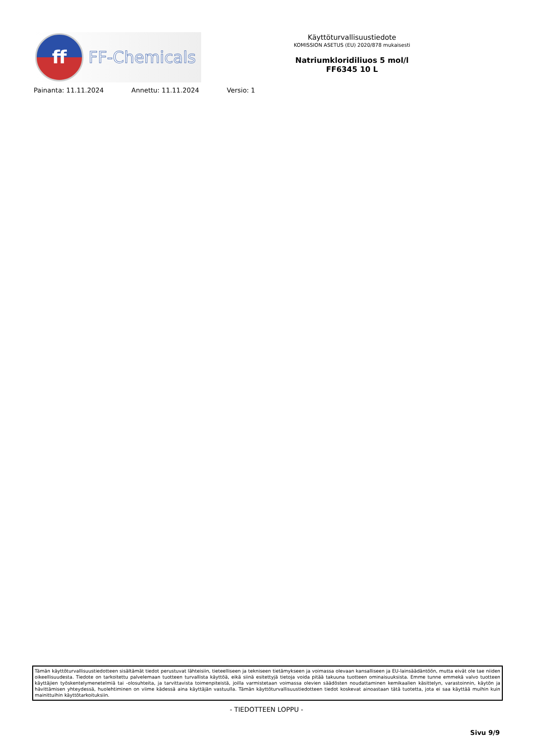ff
FF-Chemicals
Käyttöturvallisuustiedote
KOMISSION ASETUS (EU) 2020/878 mukaisesti
Natriumkloridiliuos 5 mol/l
FF6345 10 L
Painanta: 11.11.2024 Annettu: 11.11.2024 Versio: 1
Tämän käyttöturvallisuustiedotteen sisältämät tiedot perustuvat lähteisiin, tieteelliseen ja tekniseen tietämykseen ja voimassa olevaan kansalliseen ja EU-lainsäädäntöön, mutta eivät ole tae niiden oikeellisuudesta. Tiedote on tarkoitettu palvelemaan tuotteen turvallista käyttöä, eikä siinä esitettyjä tietoja voida pitää takuuna tuotteen ominaisuuksista. Emme tunne emmekä valvo tuotteen käyttäjien työskentelymenetelmiä tai -olosuhteita, ja tarvittavista toimenpiteistä, joilla varmistetaan voimassa olevien säädösten noudattaminen kemikaalien käsittelyn, varastoinnin, käytön ja hävittämisen yhteydessä, huolehtiminen on viime kädessä aina käyttäjän vastuulla. Tämän käyttöturvallisuustiedotteen tiedot koskevat ainoastaan tätä tuotetta, jota ei saa käyttää muihin kuin mainittuihin käyttötarkoituksiin.
- TIEDOTTEEN LOPPU -
Sivu 9/9